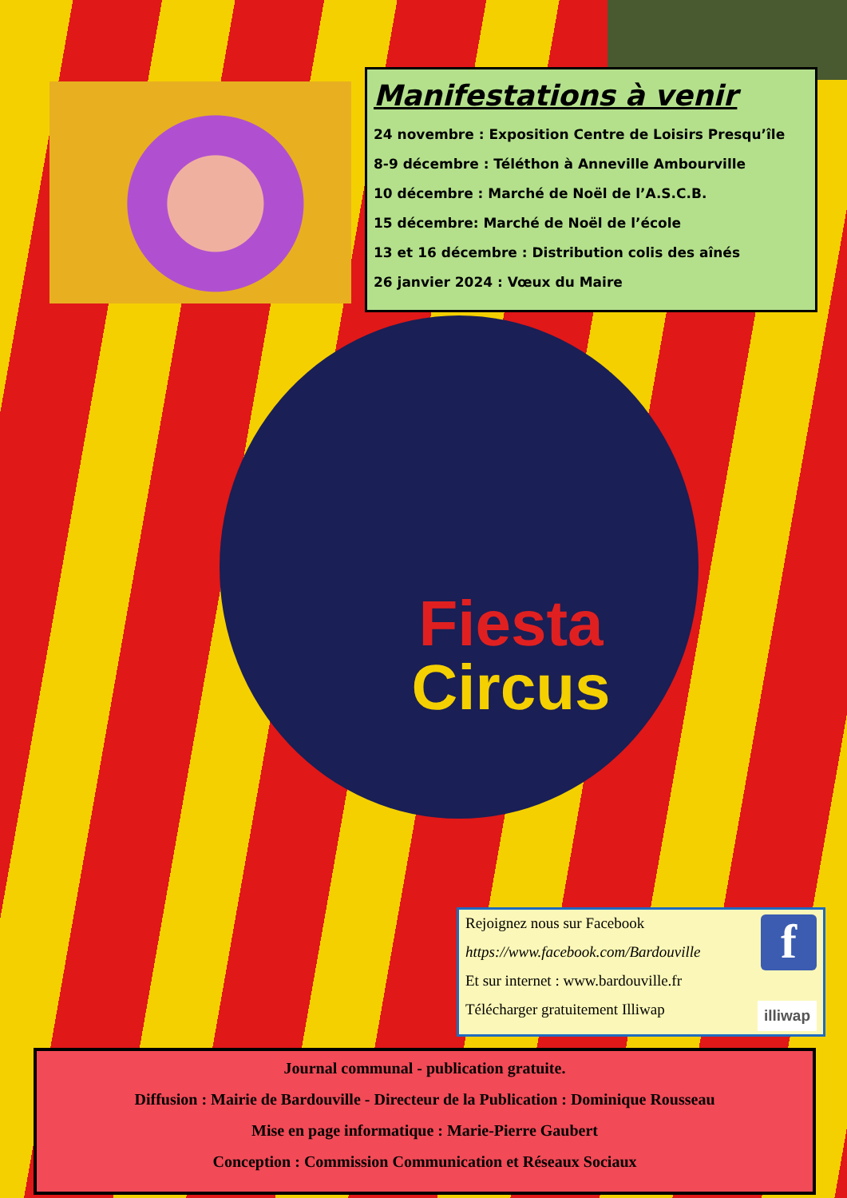Manifestations à venir
24 novembre : Exposition Centre de Loisirs Presqu’île
8-9 décembre : Téléthon à Anneville Ambourville
10 décembre : Marché de Noël de l’A.S.C.B.
15 décembre: Marché de Noël de l’école
13 et 16 décembre : Distribution colis des aînés
26 janvier 2024 : Vœux du Maire
Fiesta
Circus
f
Rejoignez nous sur Facebook
https://www.facebook.com/Bardouville
Et sur internet : www.bardouville.fr
illiwap
Télécharger gratuitement Illiwap
Journal communal - publication gratuite.
Diffusion : Mairie de Bardouville - Directeur de la Publication : Dominique Rousseau
Mise en page informatique : Marie-Pierre Gaubert
Conception : Commission Communication et Réseaux Sociaux